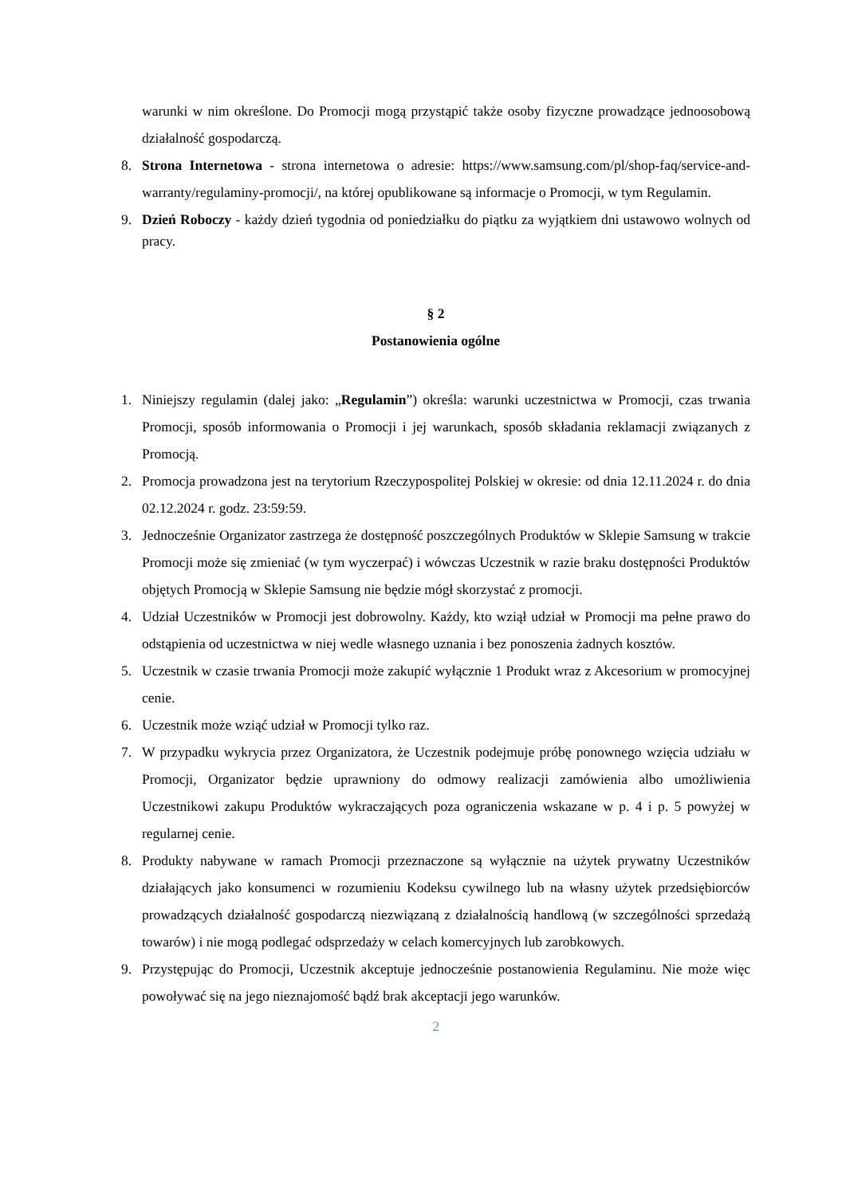warunki w nim określone. Do Promocji mogą przystąpić także osoby fizyczne prowadzące jednoosobową działalność gospodarczą.
8. Strona Internetowa - strona internetowa o adresie: https://www.samsung.com/pl/shop-faq/service-and-warranty/regulaminy-promocji/, na której opublikowane są informacje o Promocji, w tym Regulamin.
9. Dzień Roboczy - każdy dzień tygodnia od poniedziałku do piątku za wyjątkiem dni ustawowo wolnych od pracy.
§ 2
Postanowienia ogólne
1. Niniejszy regulamin (dalej jako: „Regulamin”) określa: warunki uczestnictwa w Promocji, czas trwania Promocji, sposób informowania o Promocji i jej warunkach, sposób składania reklamacji związanych z Promocją.
2. Promocja prowadzona jest na terytorium Rzeczypospolitej Polskiej w okresie: od dnia 12.11.2024 r. do dnia 02.12.2024 r. godz. 23:59:59.
3. Jednocześnie Organizator zastrzega że dostępność poszczególnych Produktów w Sklepie Samsung w trakcie Promocji może się zmieniać (w tym wyczerpać) i wówczas Uczestnik w razie braku dostępności Produktów objętych Promocją w Sklepie Samsung nie będzie mógł skorzystać z promocji.
4. Udział Uczestników w Promocji jest dobrowolny. Każdy, kto wziął udział w Promocji ma pełne prawo do odstąpienia od uczestnictwa w niej wedle własnego uznania i bez ponoszenia żadnych kosztów.
5. Uczestnik w czasie trwania Promocji może zakupić wyłącznie 1 Produkt wraz z Akcesorium w promocyjnej cenie.
6. Uczestnik może wziąć udział w Promocji tylko raz.
7. W przypadku wykrycia przez Organizatora, że Uczestnik podejmuje próbę ponownego wzięcia udziału w Promocji, Organizator będzie uprawniony do odmowy realizacji zamówienia albo umożliwienia Uczestnikowi zakupu Produktów wykraczających poza ograniczenia wskazane w p. 4 i p. 5 powyżej w regularnej cenie.
8. Produkty nabywane w ramach Promocji przeznaczone są wyłącznie na użytek prywatny Uczestników działających jako konsumenci w rozumieniu Kodeksu cywilnego lub na własny użytek przedsiębiorców prowadzących działalność gospodarczą niezwiązaną z działalnością handlową (w szczególności sprzedażą towarów) i nie mogą podlegać odsprzedaży w celach komercyjnych lub zarobkowych.
9. Przystępując do Promocji, Uczestnik akceptuje jednocześnie postanowienia Regulaminu. Nie może więc powoływać się na jego nieznajomość bądź brak akceptacji jego warunków.
2